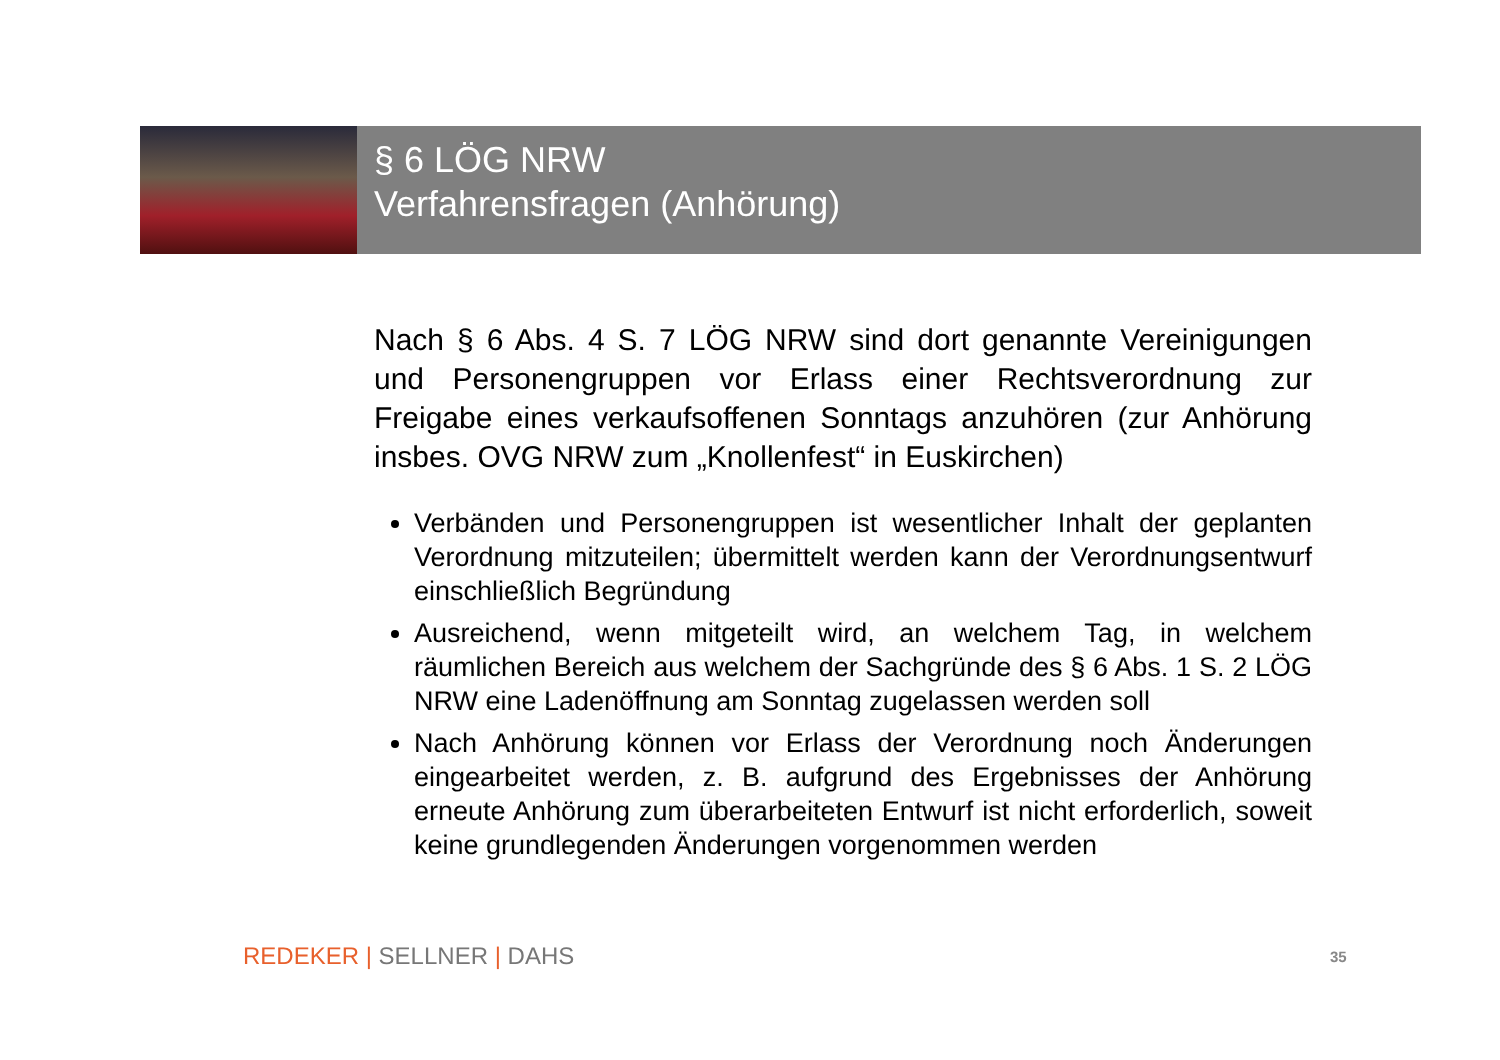§ 6 LÖG NRW
Verfahrensfragen (Anhörung)
Nach § 6 Abs. 4 S. 7 LÖG NRW sind dort genannte Vereini­gungen und Personengruppen vor Erlass einer Rechtsverordnung zur Freigabe eines verkaufsoffenen Sonntags anzuhören (zur Anhörung insbes. OVG NRW zum „Knollenfest“ in Euskirchen)
Verbänden und Personengruppen ist wesentlicher Inhalt der geplanten Verordnung mitzuteilen; übermittelt werden kann der Verordnungsentwurf einschließlich Begründung
Ausreichend, wenn mitgeteilt wird, an welchem Tag, in welchem räumlichen Bereich aus welchem der Sachgründe des § 6 Abs. 1 S. 2 LÖG NRW eine Ladenöffnung am Sonntag zugelassen werden soll
Nach Anhörung können vor Erlass der Verordnung noch Änderungen eingearbeitet werden, z. B. aufgrund des Ergebnisses der Anhörung erneute Anhörung zum überarbeiteten Entwurf ist nicht erforderlich, soweit keine grundlegenden Änderungen vorgenommen werden
REDEKER | SELLNER | DAHS 35